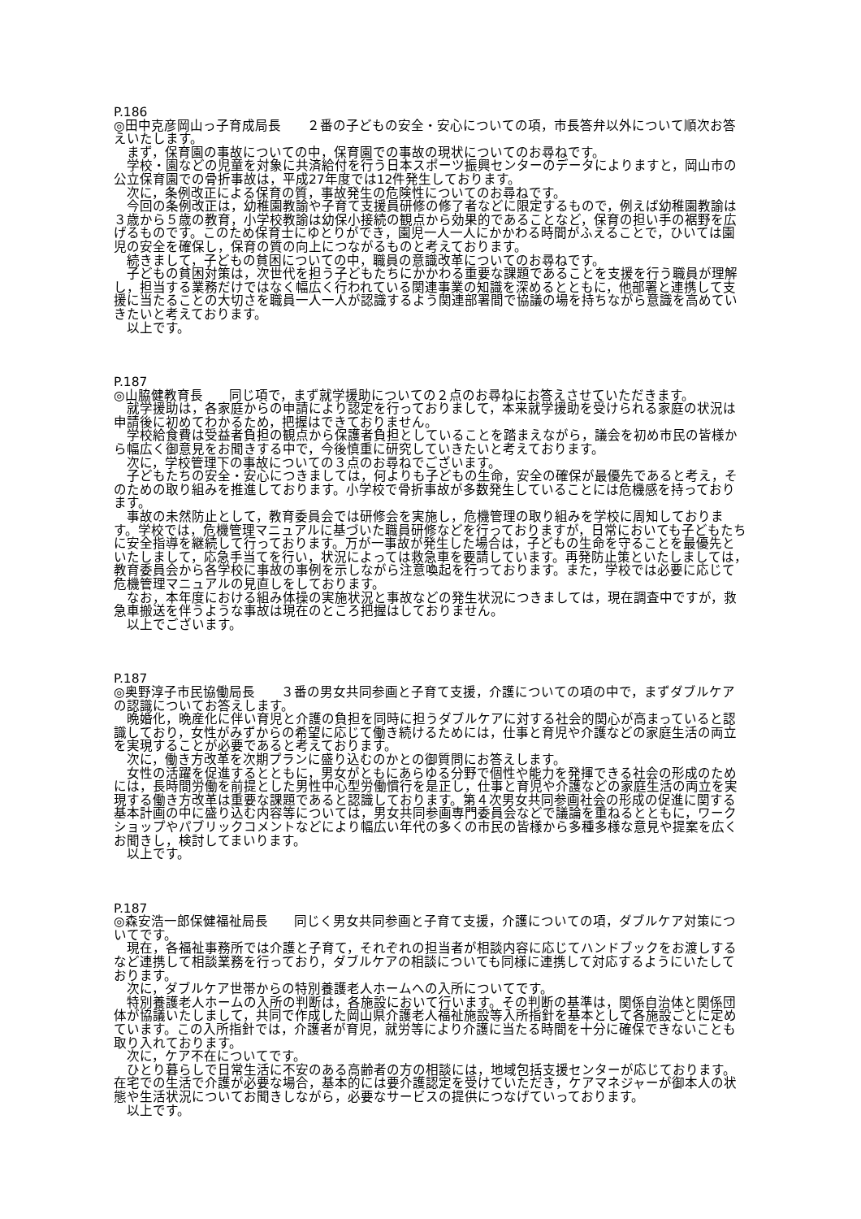P.186
◎田中克彦岡山っ子育成局長　　２番の子どもの安全・安心についての項，市長答弁以外について順次お答えいたします。
　まず，保育園の事故についての中，保育園での事故の現状についてのお尋ねです。
　学校・園などの児童を対象に共済給付を行う日本スポーツ振興センターのデータによりますと，岡山市の公立保育園での骨折事故は，平成27年度では12件発生しております。
　次に，条例改正による保育の質，事故発生の危険性についてのお尋ねです。
　今回の条例改正は，幼稚園教諭や子育て支援員研修の修了者などに限定するもので，例えば幼稚園教諭は３歳から５歳の教育，小学校教諭は幼保小接続の観点から効果的であることなど，保育の担い手の裾野を広げるものです。このため保育士にゆとりができ，園児一人一人にかかわる時間がふえることで，ひいては園児の安全を確保し，保育の質の向上につながるものと考えております。
　続きまして，子どもの貧困についての中，職員の意識改革についてのお尋ねです。
　子どもの貧困対策は，次世代を担う子どもたちにかかわる重要な課題であることを支援を行う職員が理解し，担当する業務だけではなく幅広く行われている関連事業の知識を深めるとともに，他部署と連携して支援に当たることの大切さを職員一人一人が認識するよう関連部署間で協議の場を持ちながら意識を高めていきたいと考えております。
　以上です。
P.187
◎山脇健教育長　　同じ項で，まず就学援助についての２点のお尋ねにお答えさせていただきます。
　就学援助は，各家庭からの申請により認定を行っておりまして，本来就学援助を受けられる家庭の状況は申請後に初めてわかるため，把握はできておりません。
　学校給食費は受益者負担の観点から保護者負担としていることを踏まえながら，議会を初め市民の皆様から幅広く御意見をお聞きする中で，今後慎重に研究していきたいと考えております。
　次に，学校管理下の事故についての３点のお尋ねでございます。
　子どもたちの安全・安心につきましては，何よりも子どもの生命，安全の確保が最優先であると考え，そのための取り組みを推進しております。小学校で骨折事故が多数発生していることには危機感を持っております。
　事故の未然防止として，教育委員会では研修会を実施し，危機管理の取り組みを学校に周知しております。学校では，危機管理マニュアルに基づいた職員研修などを行っておりますが，日常においても子どもたちに安全指導を継続して行っております。万が一事故が発生した場合は，子どもの生命を守ることを最優先といたしまして，応急手当てを行い，状況によっては救急車を要請しています。再発防止策といたしましては，教育委員会から各学校に事故の事例を示しながら注意喚起を行っております。また，学校では必要に応じて危機管理マニュアルの見直しをしております。
　なお，本年度における組み体操の実施状況と事故などの発生状況につきましては，現在調査中ですが，救急車搬送を伴うような事故は現在のところ把握はしておりません。
　以上でございます。
P.187
◎奥野淳子市民協働局長　　３番の男女共同参画と子育て支援，介護についての項の中で，まずダブルケアの認識についてお答えします。
　晩婚化，晩産化に伴い育児と介護の負担を同時に担うダブルケアに対する社会的関心が高まっていると認識しており，女性がみずからの希望に応じて働き続けるためには，仕事と育児や介護などの家庭生活の両立を実現することが必要であると考えております。
　次に，働き方改革を次期プランに盛り込むのかとの御質問にお答えします。
　女性の活躍を促進するとともに，男女がともにあらゆる分野で個性や能力を発揮できる社会の形成のためには，長時間労働を前提とした男性中心型労働慣行を是正し，仕事と育児や介護などの家庭生活の両立を実現する働き方改革は重要な課題であると認識しております。第４次男女共同参画社会の形成の促進に関する基本計画の中に盛り込む内容等については，男女共同参画専門委員会などで議論を重ねるとともに，ワークショップやパブリックコメントなどにより幅広い年代の多くの市民の皆様から多種多様な意見や提案を広くお聞きし，検討してまいります。
　以上です。
P.187
◎森安浩一郎保健福祉局長　　同じく男女共同参画と子育て支援，介護についての項，ダブルケア対策についてです。
　現在，各福祉事務所では介護と子育て，それぞれの担当者が相談内容に応じてハンドブックをお渡しするなど連携して相談業務を行っており，ダブルケアの相談についても同様に連携して対応するようにいたしております。
　次に，ダブルケア世帯からの特別養護老人ホームへの入所についてです。
　特別養護老人ホームの入所の判断は，各施設において行います。その判断の基準は，関係自治体と関係団体が協議いたしまして，共同で作成した岡山県介護老人福祉施設等入所指針を基本として各施設ごとに定めています。この入所指針では，介護者が育児，就労等により介護に当たる時間を十分に確保できないことも取り入れております。
　次に，ケア不在についてです。
　ひとり暮らしで日常生活に不安のある高齢者の方の相談には，地域包括支援センターが応じております。在宅での生活で介護が必要な場合，基本的には要介護認定を受けていただき，ケアマネジャーが御本人の状態や生活状況についてお聞きしながら，必要なサービスの提供につなげていっております。
　以上です。